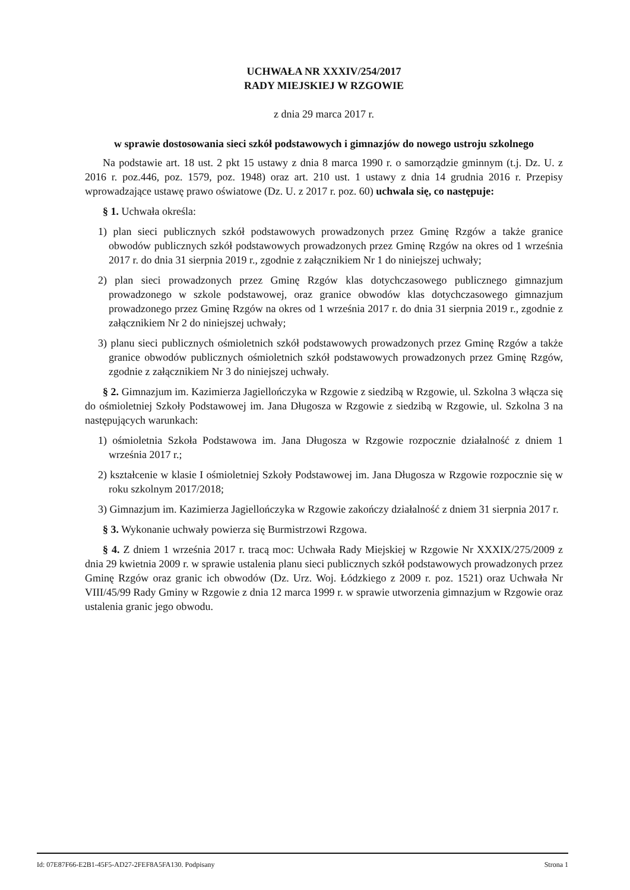UCHWAŁA NR XXXIV/254/2017
RADY MIEJSKIEJ W RZGOWIE
z dnia 29 marca 2017 r.
w sprawie dostosowania sieci szkół podstawowych i gimnazjów do nowego ustroju szkolnego
Na podstawie art. 18 ust. 2 pkt 15 ustawy z dnia 8 marca 1990 r. o samorządzie gminnym (t.j. Dz. U. z 2016 r. poz.446, poz. 1579, poz. 1948) oraz art. 210 ust. 1 ustawy z dnia 14 grudnia 2016 r. Przepisy wprowadzające ustawę prawo oświatowe (Dz. U. z 2017 r. poz. 60) uchwala się, co następuje:
§ 1. Uchwała określa:
1) plan sieci publicznych szkół podstawowych prowadzonych przez Gminę Rzgów a także granice obwodów publicznych szkół podstawowych prowadzonych przez Gminę Rzgów na okres od 1 września 2017 r. do dnia 31 sierpnia 2019 r., zgodnie z załącznikiem Nr 1 do niniejszej uchwały;
2) plan sieci prowadzonych przez Gminę Rzgów klas dotychczasowego publicznego gimnazjum prowadzonego w szkole podstawowej, oraz granice obwodów klas dotychczasowego gimnazjum prowadzonego przez Gminę Rzgów na okres od 1 września 2017 r. do dnia 31 sierpnia 2019 r., zgodnie z załącznikiem Nr 2 do niniejszej uchwały;
3) planu sieci publicznych ośmioletnich szkół podstawowych prowadzonych przez Gminę Rzgów a także granice obwodów publicznych ośmioletnich szkół podstawowych prowadzonych przez Gminę Rzgów, zgodnie z załącznikiem Nr 3 do niniejszej uchwały.
§ 2. Gimnazjum im. Kazimierza Jagiellończyka w Rzgowie z siedzibą w Rzgowie, ul. Szkolna 3 włącza się do ośmioletniej Szkoły Podstawowej im. Jana Długosza w Rzgowie z siedzibą w Rzgowie, ul. Szkolna 3 na następujących warunkach:
1) ośmioletnia Szkoła Podstawowa im. Jana Długosza w Rzgowie rozpocznie działalność z dniem 1 września 2017 r.;
2) kształcenie w klasie I ośmioletniej Szkoły Podstawowej im. Jana Długosza w Rzgowie rozpocznie się w roku szkolnym 2017/2018;
3) Gimnazjum im. Kazimierza Jagiellończyka w Rzgowie zakończy działalność z dniem 31 sierpnia 2017 r.
§ 3. Wykonanie uchwały powierza się Burmistrzowi Rzgowa.
§ 4. Z dniem 1 września 2017 r. tracą moc: Uchwała Rady Miejskiej w Rzgowie Nr XXXIX/275/2009 z dnia 29 kwietnia 2009 r. w sprawie ustalenia planu sieci publicznych szkół podstawowych prowadzonych przez Gminę Rzgów oraz granic ich obwodów (Dz. Urz. Woj. Łódzkiego z 2009 r. poz. 1521) oraz Uchwała Nr VIII/45/99 Rady Gminy w Rzgowie z dnia 12 marca 1999 r. w sprawie utworzenia gimnazjum w Rzgowie oraz ustalenia granic jego obwodu.
Id: 07E87F66-E2B1-45F5-AD27-2FEF8A5FA130. Podpisany Strona 1